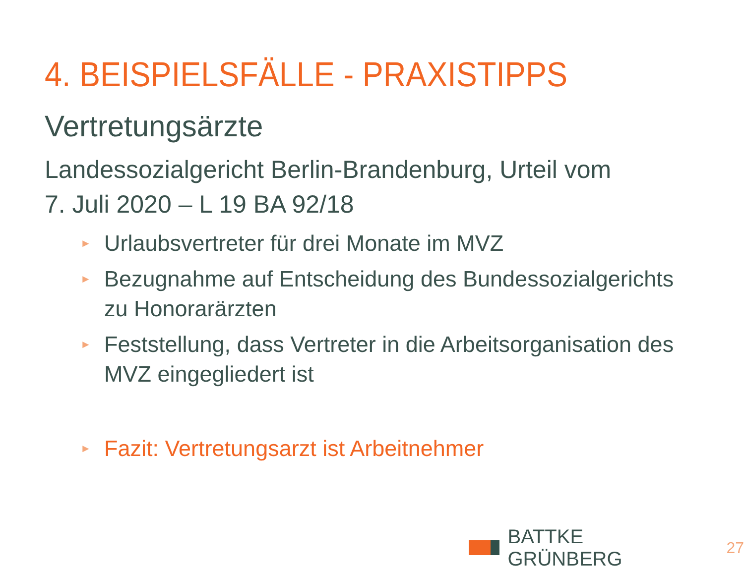4. BEISPIELSFÄLLE - PRAXISTIPPS
Vertretungsärzte
Landessozialgericht Berlin-Brandenburg, Urteil vom
7. Juli 2020 – L 19 BA 92/18
► Urlaubsvertreter für drei Monate im MVZ
► Bezugnahme auf Entscheidung des Bundessozialgerichts zu Honorarärzten
► Feststellung, dass Vertreter in die Arbeitsorganisation des MVZ eingegliedert ist
► Fazit: Vertretungsarzt ist Arbeitnehmer
BATTKE GRÜNBERG 27